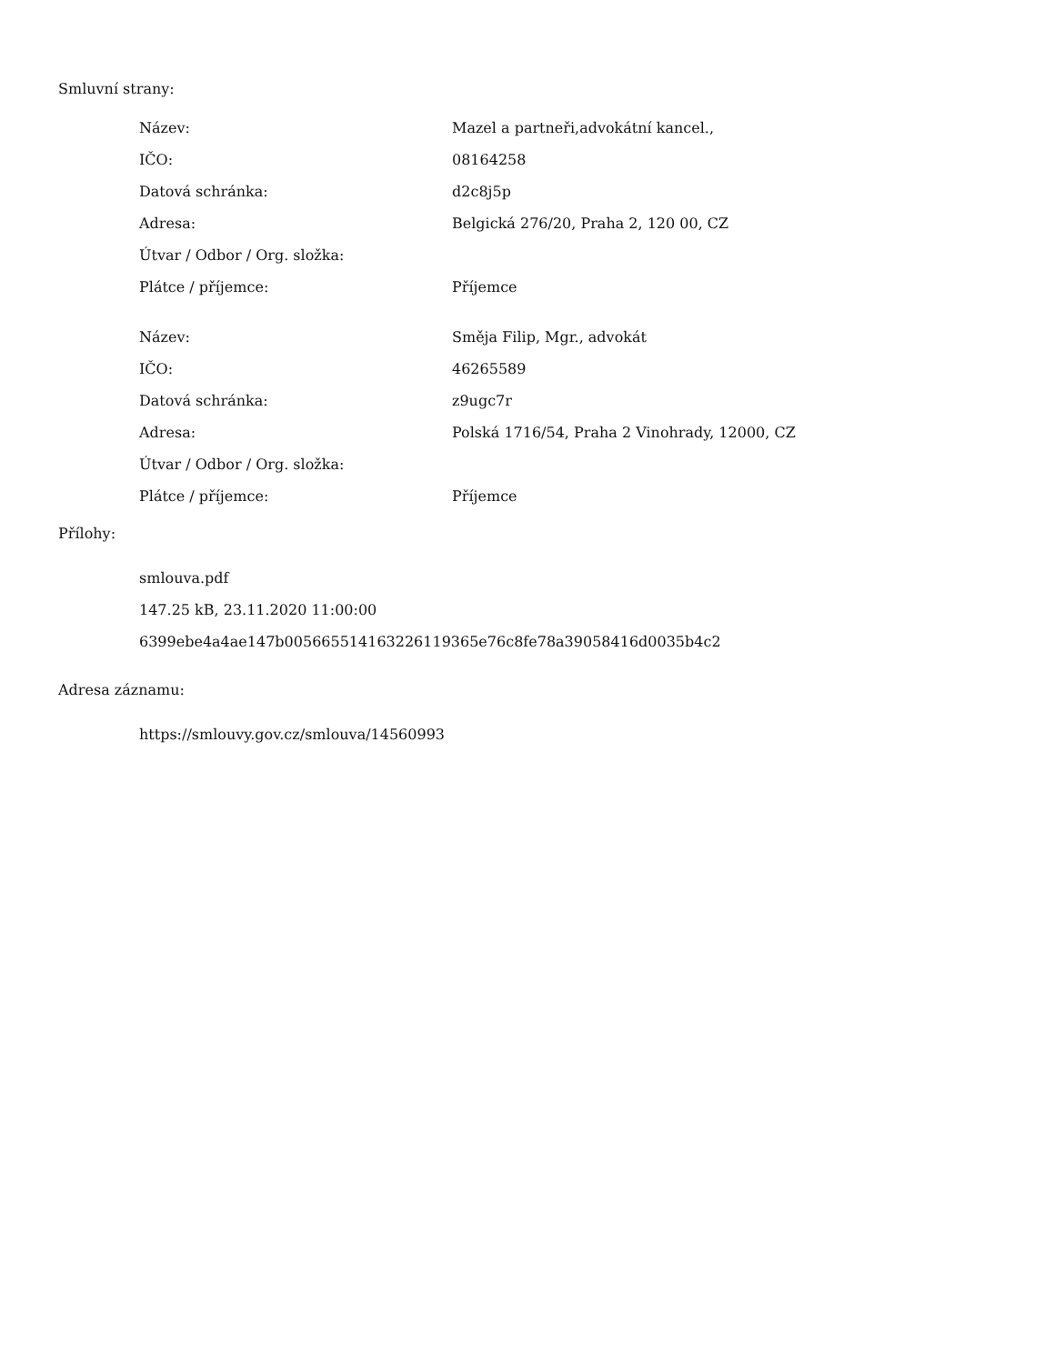Smluvní strany:
| Název: | Mazel a partneři,advokátní kancel., |
| IČO: | 08164258 |
| Datová schránka: | d2c8j5p |
| Adresa: | Belgická 276/20, Praha 2, 120 00, CZ |
| Útvar / Odbor / Org. složka: | |
| Plátce / příjemce: | Příjemce |
| Název: | Směja Filip, Mgr., advokát |
| IČO: | 46265589 |
| Datová schránka: | z9ugc7r |
| Adresa: | Polská 1716/54, Praha 2 Vinohrady, 12000, CZ |
| Útvar / Odbor / Org. složka: | |
| Plátce / příjemce: | Příjemce |
Přílohy:
smlouva.pdf
147.25 kB, 23.11.2020 11:00:00
6399ebe4a4ae147b005665514163226119365e76c8fe78a39058416d0035b4c2
Adresa záznamu:
https://smlouvy.gov.cz/smlouva/14560993